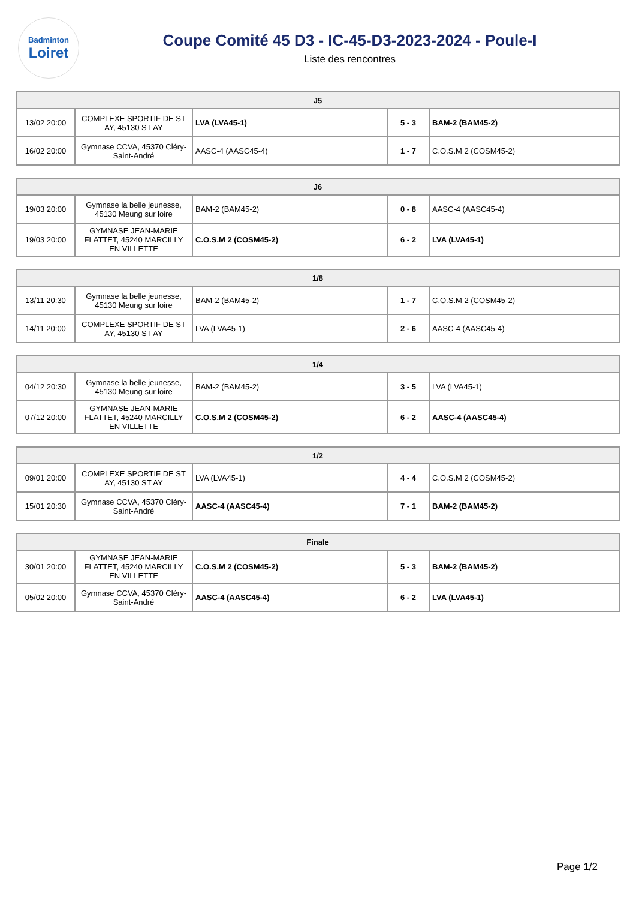Badminton
Loiret
Coupe Comité 45 D3 - IC-45-D3-2023-2024 - Poule-I
Liste des rencontres
| J5 | | | | |
| --- | --- | --- | --- | --- |
| 13/02 20:00 | COMPLEXE SPORTIF DE ST AY, 45130 ST AY | LVA (LVA45-1) | 5 - 3 | BAM-2 (BAM45-2) |
| 16/02 20:00 | Gymnase CCVA, 45370 Cléry-Saint-André | AASC-4 (AASC45-4) | 1 - 7 | C.O.S.M 2 (COSM45-2) |
| J6 | | | | |
| --- | --- | --- | --- | --- |
| 19/03 20:00 | Gymnase la belle jeunesse, 45130 Meung sur loire | BAM-2 (BAM45-2) | 0 - 8 | AASC-4 (AASC45-4) |
| 19/03 20:00 | GYMNASE JEAN-MARIE FLATTET, 45240 MARCILLY EN VILLETTE | C.O.S.M 2 (COSM45-2) | 6 - 2 | LVA (LVA45-1) |
| 1/8 | | | | |
| --- | --- | --- | --- | --- |
| 13/11 20:30 | Gymnase la belle jeunesse, 45130 Meung sur loire | BAM-2 (BAM45-2) | 1 - 7 | C.O.S.M 2 (COSM45-2) |
| 14/11 20:00 | COMPLEXE SPORTIF DE ST AY, 45130 ST AY | LVA (LVA45-1) | 2 - 6 | AASC-4 (AASC45-4) |
| 1/4 | | | | |
| --- | --- | --- | --- | --- |
| 04/12 20:30 | Gymnase la belle jeunesse, 45130 Meung sur loire | BAM-2 (BAM45-2) | 3 - 5 | LVA (LVA45-1) |
| 07/12 20:00 | GYMNASE JEAN-MARIE FLATTET, 45240 MARCILLY EN VILLETTE | C.O.S.M 2 (COSM45-2) | 6 - 2 | AASC-4 (AASC45-4) |
| 1/2 | | | | |
| --- | --- | --- | --- | --- |
| 09/01 20:00 | COMPLEXE SPORTIF DE ST AY, 45130 ST AY | LVA (LVA45-1) | 4 - 4 | C.O.S.M 2 (COSM45-2) |
| 15/01 20:30 | Gymnase CCVA, 45370 Cléry-Saint-André | AASC-4 (AASC45-4) | 7 - 1 | BAM-2 (BAM45-2) |
| Finale | | | | |
| --- | --- | --- | --- | --- |
| 30/01 20:00 | GYMNASE JEAN-MARIE FLATTET, 45240 MARCILLY EN VILLETTE | C.O.S.M 2 (COSM45-2) | 5 - 3 | BAM-2 (BAM45-2) |
| 05/02 20:00 | Gymnase CCVA, 45370 Cléry-Saint-André | AASC-4 (AASC45-4) | 6 - 2 | LVA (LVA45-1) |
Page 1/2